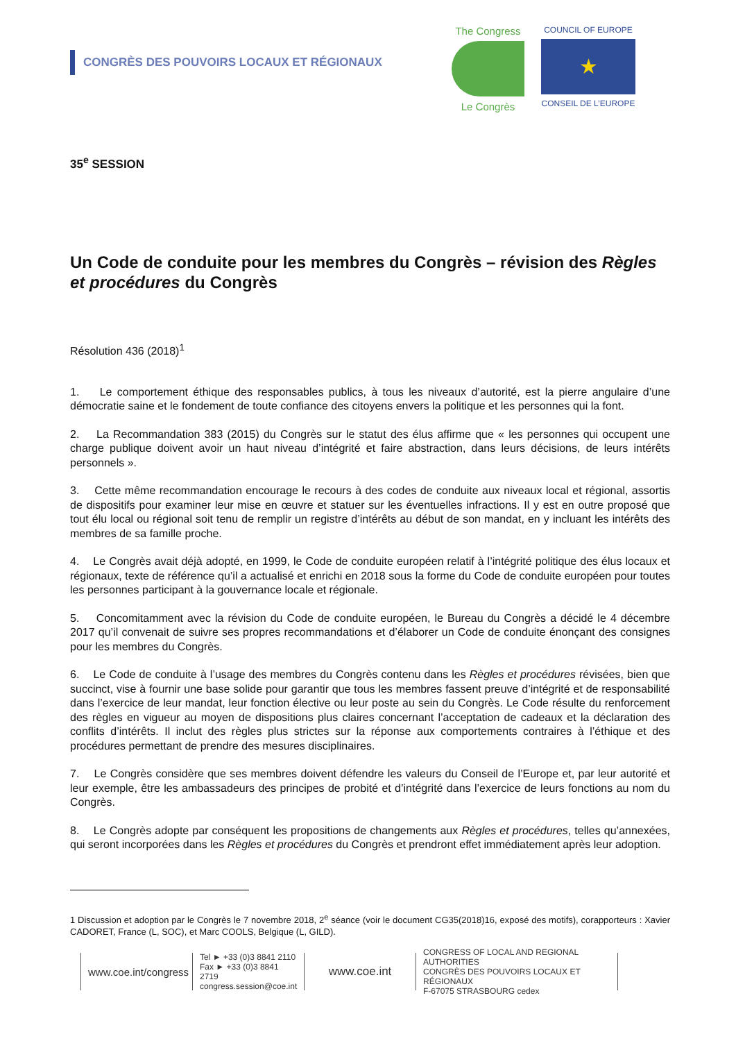CONGRÈS DES POUVOIRS LOCAUX ET RÉGIONAUX
The Congress
Le Congrès
COUNCIL OF EUROPE
★
CONSEIL DE L’EUROPE
35<sup>e</sup> SESSION
Un Code de conduite pour les membres du Congrès – révision des Règles et procédures du Congrès
Résolution 436 (2018)<sup>1</sup>
1. Le comportement éthique des responsables publics, à tous les niveaux d’autorité, est la pierre angulaire d’une démocratie saine et le fondement de toute confiance des citoyens envers la politique et les personnes qui la font.
2. La Recommandation 383 (2015) du Congrès sur le statut des élus affirme que « les personnes qui occupent une charge publique doivent avoir un haut niveau d’intégrité et faire abstraction, dans leurs décisions, de leurs intérêts personnels ».
3. Cette même recommandation encourage le recours à des codes de conduite aux niveaux local et régional, assortis de dispositifs pour examiner leur mise en œuvre et statuer sur les éventuelles infractions. Il y est en outre proposé que tout élu local ou régional soit tenu de remplir un registre d’intérêts au début de son mandat, en y incluant les intérêts des membres de sa famille proche.
4. Le Congrès avait déjà adopté, en 1999, le Code de conduite européen relatif à l’intégrité politique des élus locaux et régionaux, texte de référence qu’il a actualisé et enrichi en 2018 sous la forme du Code de conduite européen pour toutes les personnes participant à la gouvernance locale et régionale.
5. Concomitamment avec la révision du Code de conduite européen, le Bureau du Congrès a décidé le 4 décembre 2017 qu’il convenait de suivre ses propres recommandations et d’élaborer un Code de conduite énonçant des consignes pour les membres du Congrès.
6. Le Code de conduite à l’usage des membres du Congrès contenu dans les Règles et procédures révisées, bien que succinct, vise à fournir une base solide pour garantir que tous les membres fassent preuve d’intégrité et de responsabilité dans l’exercice de leur mandat, leur fonction élective ou leur poste au sein du Congrès. Le Code résulte du renforcement des règles en vigueur au moyen de dispositions plus claires concernant l’acceptation de cadeaux et la déclaration des conflits d’intérêts. Il inclut des règles plus strictes sur la réponse aux comportements contraires à l’éthique et des procédures permettant de prendre des mesures disciplinaires.
7. Le Congrès considère que ses membres doivent défendre les valeurs du Conseil de l’Europe et, par leur autorité et leur exemple, être les ambassadeurs des principes de probité et d’intégrité dans l’exercice de leurs fonctions au nom du Congrès.
8. Le Congrès adopte par conséquent les propositions de changements aux Règles et procédures, telles qu’annexées, qui seront incorporées dans les Règles et procédures du Congrès et prendront effet immédiatement après leur adoption.
1 Discussion et adoption par le Congrès le 7 novembre 2018, 2<sup>e</sup> séance (voir le document CG35(2018)16, exposé des motifs), corapporteurs : Xavier CADORET, France (L, SOC), et Marc COOLS, Belgique (L, GILD).
www.coe.int/congress
Tel ► +33 (0)3 8841 2110
Fax ► +33 (0)3 8841 2719
congress.session@coe.int
www.coe.int
CONGRESS OF LOCAL AND REGIONAL AUTHORITIES
CONGRÈS DES POUVOIRS LOCAUX ET RÉGIONAUX
F-67075 STRASBOURG cedex